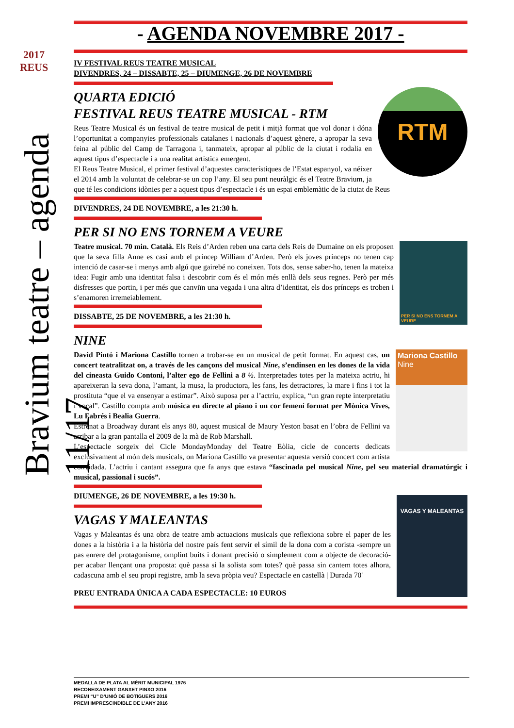2017 REUS
Bravium teatre – agenda 11/17
- AGENDA NOVEMBRE 2017 -
IV FESTIVAL REUS TEATRE MUSICAL
DIVENDRES, 24 – DISSABTE, 25 – DIUMENGE, 26 DE NOVEMBRE
RTM
QUARTA EDICIÓ
FESTIVAL REUS TEATRE MUSICAL - RTM
Reus Teatre Musical és un festival de teatre musical de petit i mitjà format que vol donar i dóna l’oportunitat a companyies professionals catalanes i nacionals d’aquest gènere, a apropar la seva feina al públic del Camp de Tarragona i, tanmateix, apropar al públic de la ciutat i rodalia en aquest tipus d’espectacle i a una realitat artística emergent.
El Reus Teatre Musical, el primer festival d’aquestes característiques de l’Estat espanyol, va néixer el 2014 amb la voluntat de celebrar-se un cop l’any. El seu punt neuràlgic és el Teatre Bravium, ja que té les condicions idònies per a aquest tipus d’espectacle i és un espai emblemàtic de la ciutat de Reus
DIVENDRES, 24 DE NOVEMBRE, a les 21:30 h.
PER SI NO ENS TORNEM A VEURE
PER SI NO ENS TORNEM A VEURE
Teatre musical. 70 min. Català. Els Reis d’Arden reben una carta dels Reis de Dumaine on els proposen que la seva filla Anne es casi amb el príncep William d’Arden. Però els joves prínceps no tenen cap intenció de casar-se i menys amb algú que gairebé no coneixen. Tots dos, sense saber-ho, tenen la mateixa idea: Fugir amb una identitat falsa i descobrir com és el món més enllà dels seus regnes. Però per més disfresses que portin, i per més que canviïn una vegada i una altra d’identitat, els dos prínceps es troben i s’enamoren irremeiablement.
DISSABTE, 25 DE NOVEMBRE, a les 21:30 h.
NINE
Mariona Castillo
Nine
David Pintó i Mariona Castillo tornen a trobar-se en un musical de petit format. En aquest cas, un concert teatralitzat on, a través de les cançons del musical Nine, s’endinsen en les dones de la vida del cineasta Guido Contoni, l’alter ego de Fellini a 8 ½. Interpretades totes per la mateixa actriu, hi apareixeran la seva dona, l’amant, la musa, la productora, les fans, les detractores, la mare i fins i tot la prostituta “que el va ensenyar a estimar”. Això suposa per a l’actriu, explica, “un gran repte interpretatiu i vocal”. Castillo compta amb música en directe al piano i un cor femení format per Mònica Vives, Lu Fabrés i Bealia Guerra.
Estrenat a Broadway durant els anys 80, aquest musical de Maury Yeston basat en l’obra de Fellini va arribar a la gran pantalla el 2009 de la mà de Rob Marshall.
L’espectacle sorgeix del Cicle MondayMonday del Teatre Eòlia, cicle de concerts dedicats exclusivament al món dels musicals, on Mariona Castillo va presentar aquesta versió concert com artista convidada. L’actriu i cantant assegura que fa anys que estava “fascinada pel musical Nine, pel seu material dramatúrgic i musical, passional i sucós”.
DIUMENGE, 26 DE NOVEMBRE, a les 19:30 h.
VAGAS Y MALEANTAS
VAGAS Y MALEANTAS
Vagas y Maleantas és una obra de teatre amb actuacions musicals que reflexiona sobre el paper de les dones a la història i a la història del nostre país fent servir el símil de la dona com a corista -sempre un pas enrere del protagonisme, omplint buits i donant precisió o simplement com a objecte de decoració- per acabar llençant una proposta: què passa si la solista som totes? què passa sin cantem totes alhora, cadascuna amb el seu propi registre, amb la seva pròpia veu? Espectacle en castellà | Durada 70'
PREU ENTRADA ÚNICA A CADA ESPECTACLE: 10 EUROS
MEDALLA DE PLATA AL MÈRIT MUNICIPAL 1976
RECONEIXAMENT GANXET PINXO 2016
PREMI “U” D’UNIÓ DE BOTIGUERS 2016
PREMI IMPRESCINDIBLE DE L’ANY 2016